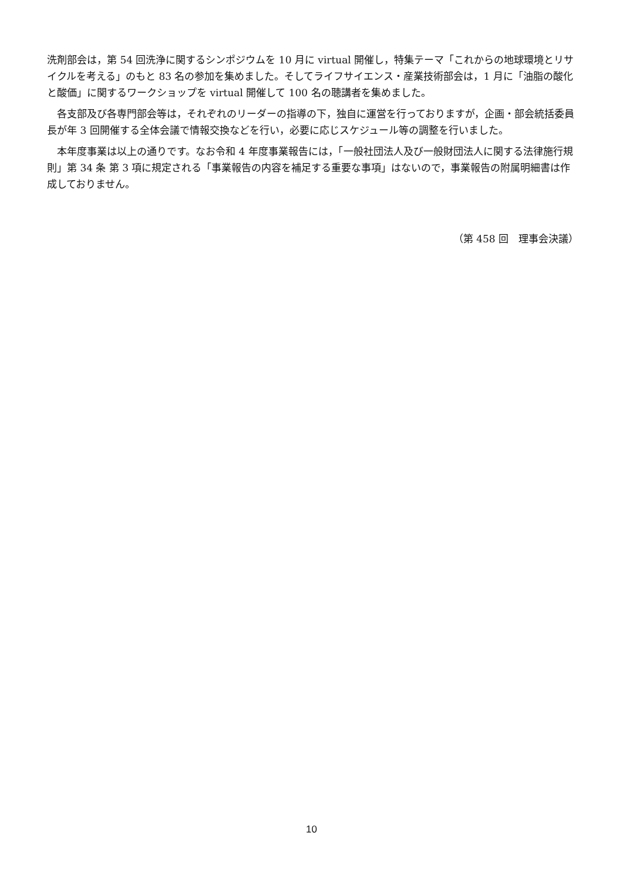洗剤部会は，第 54 回洗浄に関するシンポジウムを 10 月に virtual 開催し，特集テーマ「これからの地球環境とリサイクルを考える」のもと 83 名の参加を集めました。そしてライフサイエンス・産業技術部会は，1 月に「油脂の酸化と酸価」に関するワークショップを virtual 開催して 100 名の聴講者を集めました。
　各支部及び各専門部会等は，それぞれのリーダーの指導の下，独自に運営を行っておりますが，企画・部会統括委員長が年 3 回開催する全体会議で情報交換などを行い，必要に応じスケジュール等の調整を行いました。
　本年度事業は以上の通りです。なお令和 4 年度事業報告には，「一般社団法人及び一般財団法人に関する法律施行規則」第 34 条 第 3 項に規定される「事業報告の内容を補足する重要な事項」はないので，事業報告の附属明細書は作成しておりません。
（第 458 回　理事会決議）
10